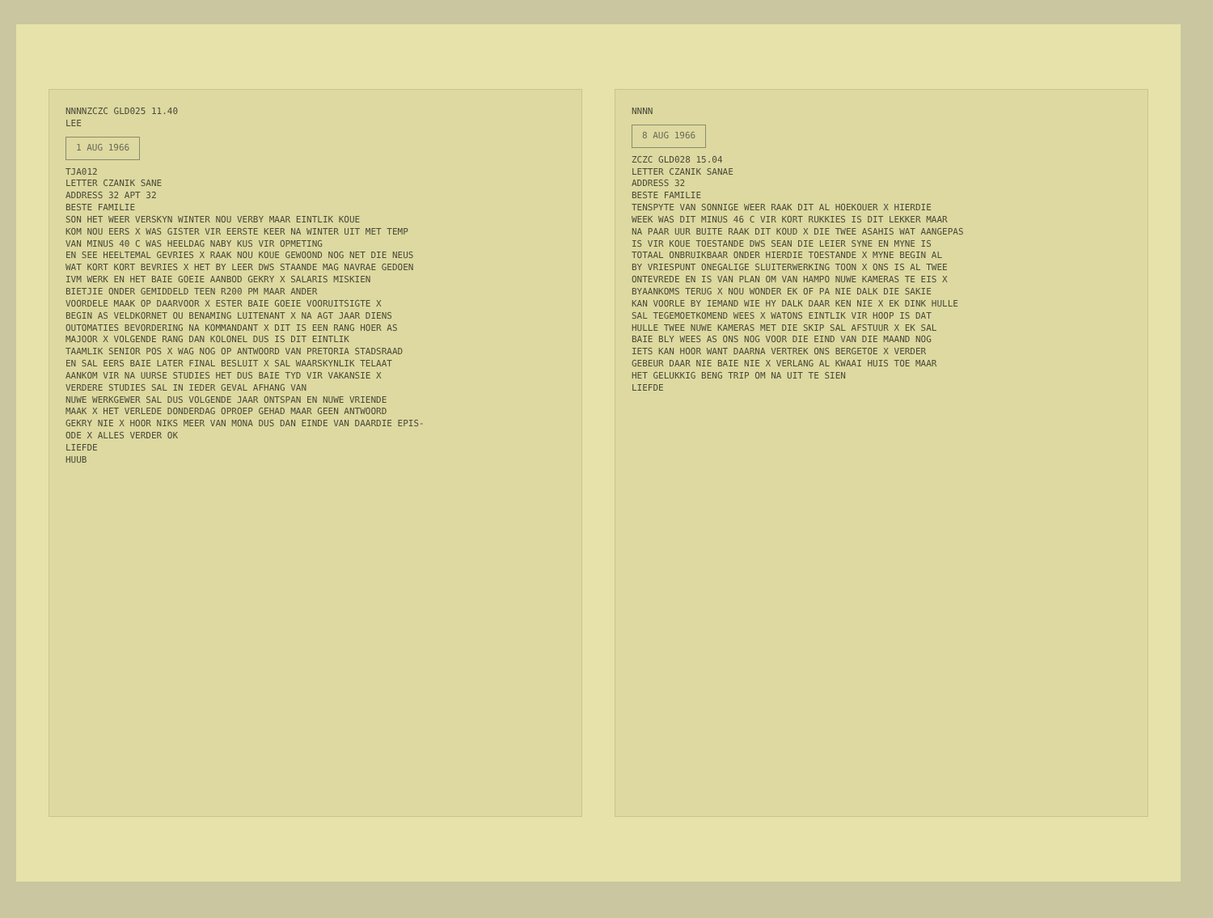NNNNZCZC GLD025 11.40 LEE 1 AUG 1966 TJA012 LETTER CZANIK SANE ADDRESS 32 APT 32 BESTE FAMILIE SON HET WEER VERSKYN WINTER NOU VERBY MAAR EINTLIK KOUE KOM NOU EERS X WAS GISTER VIR EERSTE KEER NA WINTER UIT MET TEMP VAN MINUS 40 C WAS HEELDAG NABY KUS VIR OPMETING EN SEE HEELTEMAL GEVRIES X RAAK NOU KOUE GEWOOND NOG NET DIE NEUS WAT KORT KORT BEVRIES X HET BY LEER DWS STAANDE MAG NAVRAE GEDOEN IVM WERK EN HET BAIE GOEIE AANBOD GEKRY X SALARIS MISKIEN BIETJIE ONDER GEMIDDELD TEEN R200 PM MAAR ANDER VOORDELE MAAK OP DAARVOOR X ESTER BAIE GOEIE VOORUITSIGTE X BEGIN AS VELDKORNET OU BENAMING LUITENANT X NA AGT JAAR DIENS OUTOMATIES BEVORDERING NA KOMMANDANT X DIT IS EEN RANG HOER AS MAJOOR X VOLGENDE RANG DAN KOLONEL DUS IS DIT EINTLIK TAAMLIK SENIOR POS X WAG NOG OP ANTWOORD VAN PRETORIA STADSRAAD EN SAL EERS BAIE LATER FINAL BESLUIT X SAL WAARSKYNLIK TELAAT AANKOM VIR NA UURSE STUDIES HET DUS BAIE TYD VIR VAKANSIE X VERDERE STUDIES SAL IN IEDER GEVAL AFHANG VAN NUWE WERKGEWER SAL DUS VOLGENDE JAAR ONTSPAN EN NUWE VRIENDE MAAK X HET VERLEDE DONDERDAG OPROEP GEHAD MAAR GEEN ANTWOORD GEKRY NIE X HOOR NIKS MEER VAN MONA DUS DAN EINDE VAN DAARDIE EPIS- ODE X ALLES VERDER OK LIEFDE HUUB
NNNN 8 AUG 1966 ZCZC GLD028 15.04 LETTER CZANIK SANAE ADDRESS 32 BESTE FAMILIE TENSPYTE VAN SONNIGE WEER RAAK DIT AL HOEKOUER X HIERDIE WEEK WAS DIT MINUS 46 C VIR KORT RUKKIES IS DIT LEKKER MAAR NA PAAR UUR BUITE RAAK DIT KOUD X DIE TWEE ASAHIS WAT AANGEPAS IS VIR KOUE TOESTANDE DWS SEAN DIE LEIER SYNE EN MYNE IS TOTAAL ONBRUIKBAAR ONDER HIERDIE TOESTANDE X MYNE BEGIN AL BY VRIESPUNT ONEGALIGE SLUITERWERKING TOON X ONS IS AL TWEE ONTEVREDE EN IS VAN PLAN OM VAN HAMPO NUWE KAMERAS TE EIS X BYAANKOMS TERUG X NOU WONDER EK OF PA NIE DALK DIE SAKIE KAN VOORLE BY IEMAND WIE HY DALK DAAR KEN NIE X EK DINK HULLE SAL TEGEMOETKOMEND WEES X WATONS EINTLIK VIR HOOP IS DAT HULLE TWEE NUWE KAMERAS MET DIE SKIP SAL AFSTUUR X EK SAL BAIE BLY WEES AS ONS NOG VOOR DIE EIND VAN DIE MAAND NOG IETS KAN HOOR WANT DAARNA VERTREK ONS BERGETOE X VERDER GEBEUR DAAR NIE BAIE NIE X VERLANG AL KWAAI HUIS TOE MAAR HET GELUKKIG BENG TRIP OM NA UIT TE SIEN LIEFDE